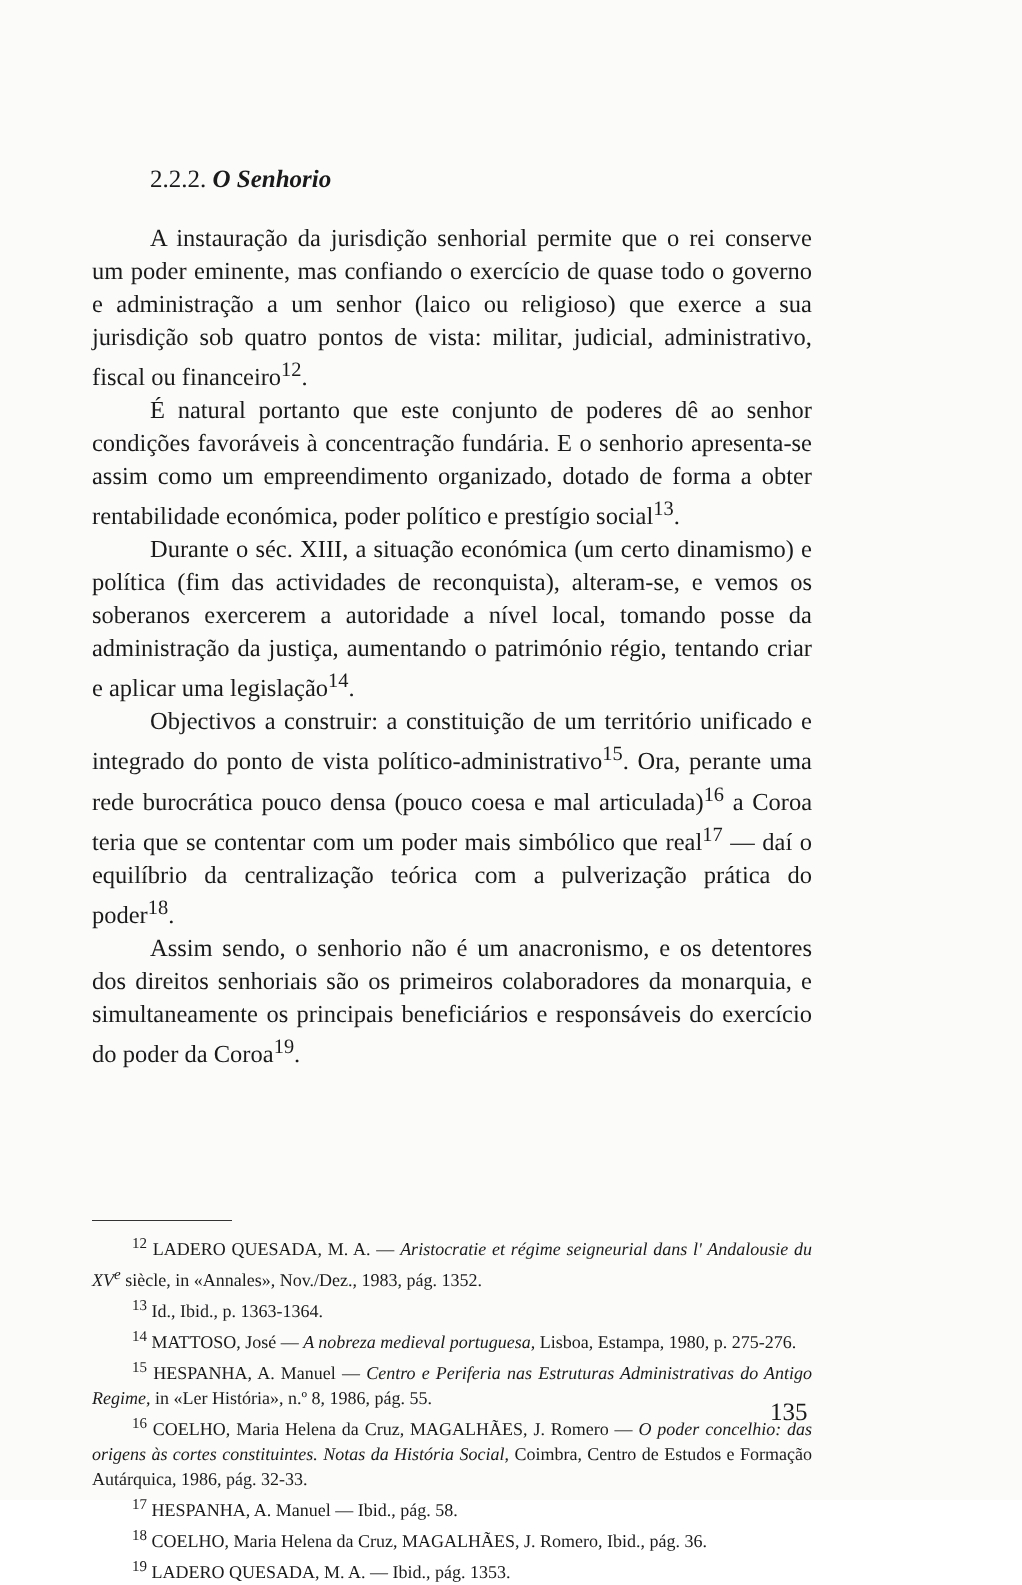2.2.2. O Senhorio
A instauração da jurisdição senhorial permite que o rei conserve um poder eminente, mas confiando o exercício de quase todo o governo e administração a um senhor (laico ou religioso) que exerce a sua jurisdição sob quatro pontos de vista: militar, judicial, administrativo, fiscal ou financeiro<sup>12</sup>.
É natural portanto que este conjunto de poderes dê ao senhor condições favoráveis à concentração fundária. E o senhorio apresenta-se assim como um empreendimento organizado, dotado de forma a obter rentabilidade económica, poder político e prestígio social<sup>13</sup>.
Durante o séc. XIII, a situação económica (um certo dinamismo) e política (fim das actividades de reconquista), alteram-se, e vemos os soberanos exercerem a autoridade a nível local, tomando posse da administração da justiça, aumentando o património régio, tentando criar e aplicar uma legislação<sup>14</sup>.
Objectivos a construir: a constituição de um território unificado e integrado do ponto de vista político-administrativo<sup>15</sup>. Ora, perante uma rede burocrática pouco densa (pouco coesa e mal articulada)<sup>16</sup> a Coroa teria que se contentar com um poder mais simbólico que real<sup>17</sup> — daí o equilíbrio da centralização teórica com a pulverização prática do poder<sup>18</sup>.
Assim sendo, o senhorio não é um anacronismo, e os detentores dos direitos senhoriais são os primeiros colaboradores da monarquia, e simultaneamente os principais beneficiários e responsáveis do exercício do poder da Coroa<sup>19</sup>.
<sup>12</sup> LADERO QUESADA, M. A. — Aristocratie et régime seigneurial dans l' Andalousie du XV<sup>e</sup> siècle, in «Annales», Nov./Dez., 1983, pág. 1352.
<sup>13</sup> Id., Ibid., p. 1363-1364.
<sup>14</sup> MATTOSO, José — A nobreza medieval portuguesa, Lisboa, Estampa, 1980, p. 275-276.
<sup>15</sup> HESPANHA, A. Manuel — Centro e Periferia nas Estruturas Administrativas do Antigo Regime, in «Ler História», n.º 8, 1986, pág. 55.
<sup>16</sup> COELHO, Maria Helena da Cruz, MAGALHÃES, J. Romero — O poder concelhio: das origens às cortes constituintes. Notas da História Social, Coimbra, Centro de Estudos e Formação Autárquica, 1986, pág. 32-33.
<sup>17</sup> HESPANHA, A. Manuel — Ibid., pág. 58.
<sup>18</sup> COELHO, Maria Helena da Cruz, MAGALHÃES, J. Romero, Ibid., pág. 36.
<sup>19</sup> LADERO QUESADA, M. A. — Ibid., pág. 1353.
135